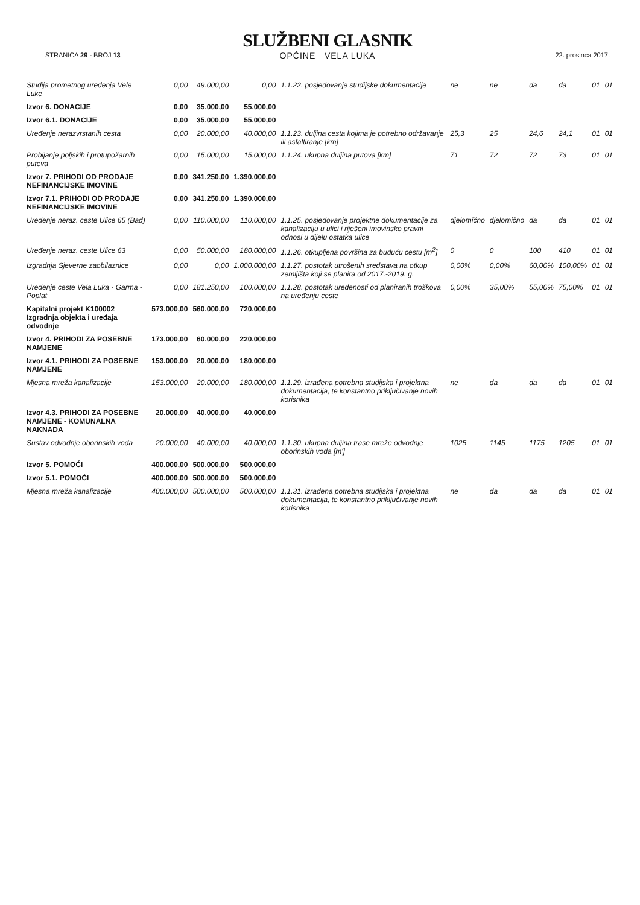STRANICA 29 - BROJ 13
SLUŽBENI GLASNIK
OPĆINE VELA LUKA
22. prosinca 2017.
| Studija prometnog uređenja Vele Luke | 0,00 | 49.000,00 | 0,00 | 1.1.22. posjedovanje studijske dokumentacije | ne | ne | da | da | 01 | 01 |
| Izvor 6. DONACIJE | 0,00 | 35.000,00 | 55.000,00 | | | | | | | |
| Izvor 6.1. DONACIJE | 0,00 | 35.000,00 | 55.000,00 | | | | | | | |
| Uređenje nerazvrstanih cesta | 0,00 | 20.000,00 | 40.000,00 | 1.1.23. duljina cesta kojima je potrebno održavanje ili asfaltiranje [km] | 25,3 | 25 | 24,6 | 24,1 | 01 | 01 |
| Probijanje poljskih i protupožarnih puteva | 0,00 | 15.000,00 | 15.000,00 | 1.1.24. ukupna duljina putova [km] | 71 | 72 | 72 | 73 | 01 | 01 |
| Izvor 7. PRIHODI OD PRODAJE NEFINANCIJSKE IMOVINE | 0,00 | 341.250,00 | 1.390.000,00 | | | | | | | |
| Izvor 7.1. PRIHODI OD PRODAJE NEFINANCIJSKE IMOVINE | 0,00 | 341.250,00 | 1.390.000,00 | | | | | | | |
| Uređenje neraz. ceste Ulice 65 (Bad) | 0,00 | 110.000,00 | 110.000,00 | 1.1.25. posjedovanje projektne dokumentacije za kanalizaciju u ulici i riješeni imovinsko pravni odnosi u dijelu ostatka ulice | djelomično | djelomično | da | da | 01 | 01 |
| Uređenje neraz. ceste Ulice 63 | 0,00 | 50.000,00 | 180.000,00 | 1.1.26. otkupljena površina za buduću cestu [m<sup>2</sup>] | 0 | 0 | 100 | 410 | 01 | 01 |
| Izgradnja Sjeverne zaobilaznice | 0,00 | 0,00 | 1.000.000,00 | 1.1.27. postotak utrošenih sredstava na otkup zemljišta koji se planira od 2017.-2019. g. | 0,00% | 0,00% | 60,00% | 100,00% | 01 | 01 |
| Uređenje ceste Vela Luka - Garma - Poplat | 0,00 | 181.250,00 | 100.000,00 | 1.1.28. postotak uređenosti od planiranih troškova na uređenju ceste | 0,00% | 35,00% | 55,00% | 75,00% | 01 | 01 |
| Kapitalni projekt K100002 Izgradnja objekta i uređaja odvodnje | 573.000,00 | 560.000,00 | 720.000,00 | | | | | | | |
| Izvor 4. PRIHODI ZA POSEBNE NAMJENE | 173.000,00 | 60.000,00 | 220.000,00 | | | | | | | |
| Izvor 4.1. PRIHODI ZA POSEBNE NAMJENE | 153.000,00 | 20.000,00 | 180.000,00 | | | | | | | |
| Mjesna mreža kanalizacije | 153.000,00 | 20.000,00 | 180.000,00 | 1.1.29. izrađena potrebna studijska i projektna dokumentacija, te konstantno priključivanje novih korisnika | ne | da | da | da | 01 | 01 |
| Izvor 4.3. PRIHODI ZA POSEBNE NAMJENE - KOMUNALNA NAKNADA | 20.000,00 | 40.000,00 | 40.000,00 | | | | | | | |
| Sustav odvodnje oborinskih voda | 20.000,00 | 40.000,00 | 40.000,00 | 1.1.30. ukupna duljina trase mreže odvodnje oborinskih voda [m'] | 1025 | 1145 | 1175 | 1205 | 01 | 01 |
| Izvor 5. POMOĆI | 400.000,00 | 500.000,00 | 500.000,00 | | | | | | | |
| Izvor 5.1. POMOĆI | 400.000,00 | 500.000,00 | 500.000,00 | | | | | | | |
| Mjesna mreža kanalizacije | 400.000,00 | 500.000,00 | 500.000,00 | 1.1.31. izrađena potrebna studijska i projektna dokumentacija, te konstantno priključivanje novih korisnika | ne | da | da | da | 01 | 01 |